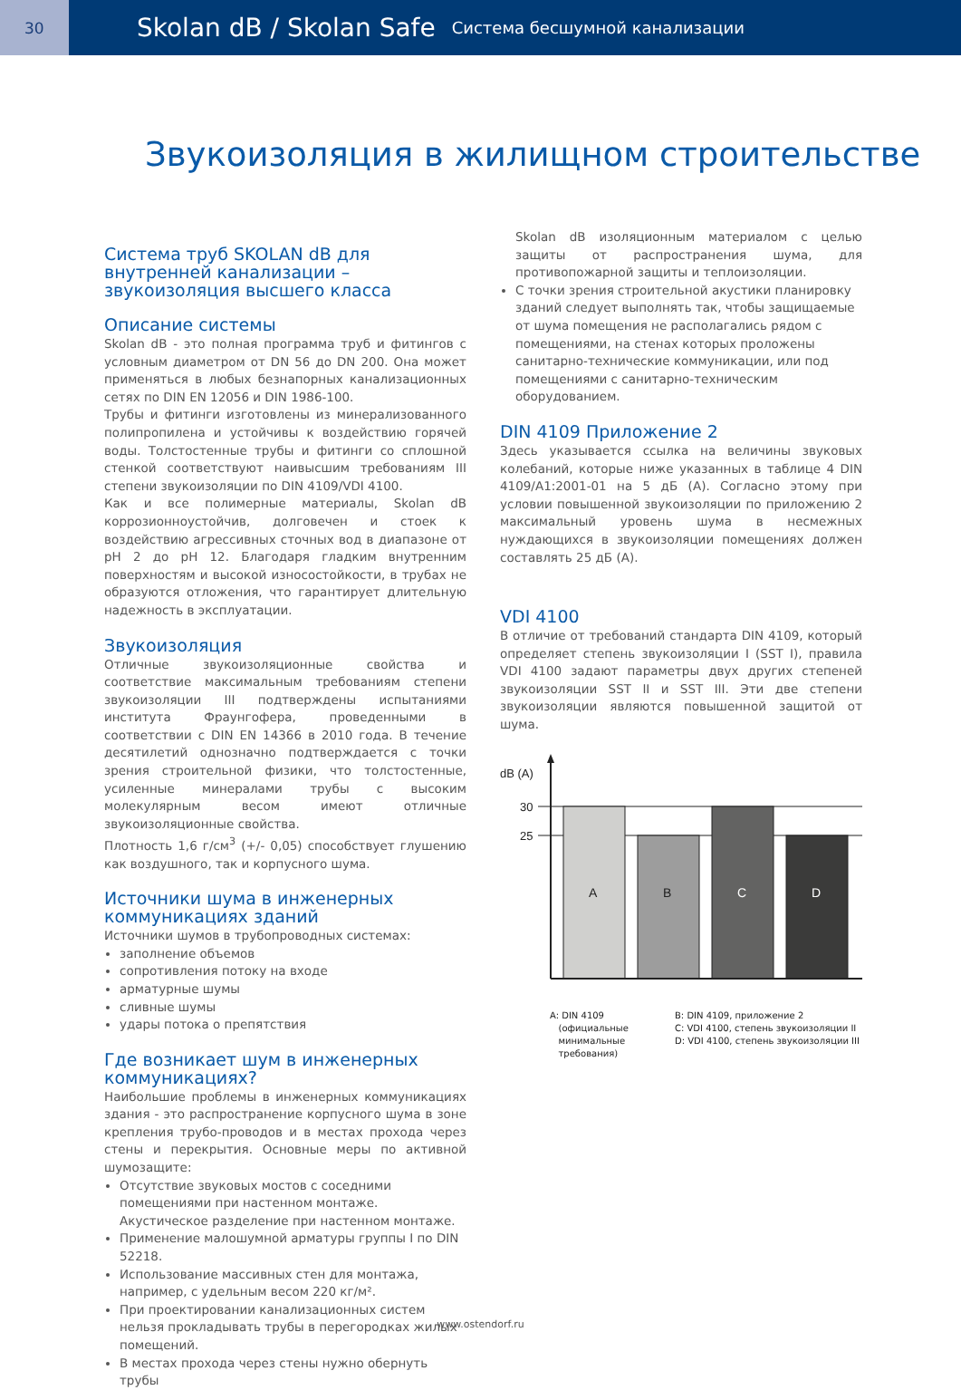30
Skolan dB / Skolan Safe Система бесшумной канализации
Звукоизоляция в жилищном строительстве
Система труб SKOLAN dB для внутренней канализации – звукоизоляция высшего класса
Описание системы
Skolan dB - это полная программа труб и фитингов с условным диаметром от DN 56 до DN 200. Она может применяться в любых безнапорных канализационных сетях по DIN EN 12056 и DIN 1986-100.
Трубы и фитинги изготовлены из минерализованного полипропилена и устойчивы к воздействию горячей воды. Толстостенные трубы и фитинги со сплошной стенкой соответствуют наивысшим требованиям III степени звукоизоляции по DIN 4109/VDI 4100.
Как и все полимерные материалы, Skolan dB коррозионноустойчив, долговечен и стоек к воздействию агрессивных сточных вод в диапазоне от pH 2 до pH 12. Благодаря гладким внутренним поверхностям и высокой износостойкости, в трубах не образуются отложения, что гарантирует длительную надежность в эксплуатации.
Звукоизоляция
Отличные звукоизоляционные свойства и соответствие максимальным требованиям степени звукоизоляции III подтверждены испытаниями института Фраунгофера, проведенными в соответствии с DIN EN 14366 в 2010 года. В течение десятилетий однозначно подтверждается с точки зрения строительной физики, что толстостенные, усиленные минералами трубы с высоким молекулярным весом имеют отличные звукоизоляционные свойства.
Плотность 1,6 г/см<sup>3</sup> (+/- 0,05) способствует глушению как воздушного, так и корпусного шума.
Источники шума в инженерных коммуникациях зданий
Источники шумов в трубопроводных системах:
заполнение объемов
сопротивления потоку на входе
арматурные шумы
сливные шумы
удары потока о препятствия
Где возникает шум в инженерных коммуникациях?
Наибольшие проблемы в инженерных коммуникациях здания - это распространение корпусного шума в зоне крепления трубо-проводов и в местах прохода через стены и перекрытия. Основные меры по активной шумозащите:
Отсутствие звуковых мостов с соседними помещениями при настенном монтаже. Акустическое разделение при настенном монтаже.
Применение малошумной арматуры группы I по DIN 52218.
Использование массивных стен для монтажа, например, с удельным весом 220 кг/м².
При проектировании канализационных систем нельзя прокладывать трубы в перегородках жилых помещений.
В местах прохода через стены нужно обернуть трубы
Skolan dB изоляционным материалом с целью защиты от распространения шума, для противопожарной защиты и теплоизоляции.
С точки зрения строительной акустики планировку зданий следует выполнять так, чтобы защищаемые от шума помещения не располагались рядом с помещениями, на стенах которых проложены санитарно-технические коммуникации, или под помещениями с санитарно-техническим оборудованием.
DIN 4109 Приложение 2
Здесь указывается ссылка на величины звуковых колебаний, которые ниже указанных в таблице 4 DIN 4109/A1:2001-01 на 5 дБ (А). Согласно этому при условии повышенной звукоизоляции по приложению 2 максимальный уровень шума в несмежных нуждающихся в звукоизоляции помещениях должен составлять 25 дБ (А).
VDI 4100
В отличие от требований стандарта DIN 4109, который определяет степень звукоизоляции I (SST I), правила VDI 4100 задают параметры двух других степеней звукоизоляции SST II и SST III. Эти две степени звукоизоляции являются повышенной защитой от шума.
dB (A)
30
25
A
B
C
D
A: DIN 4109
(официальные
минимальные
требования)
B: DIN 4109, приложение 2
C: VDI 4100, степень звукоизоляции II
D: VDI 4100, степень звукоизоляции III
www.ostendorf.ru